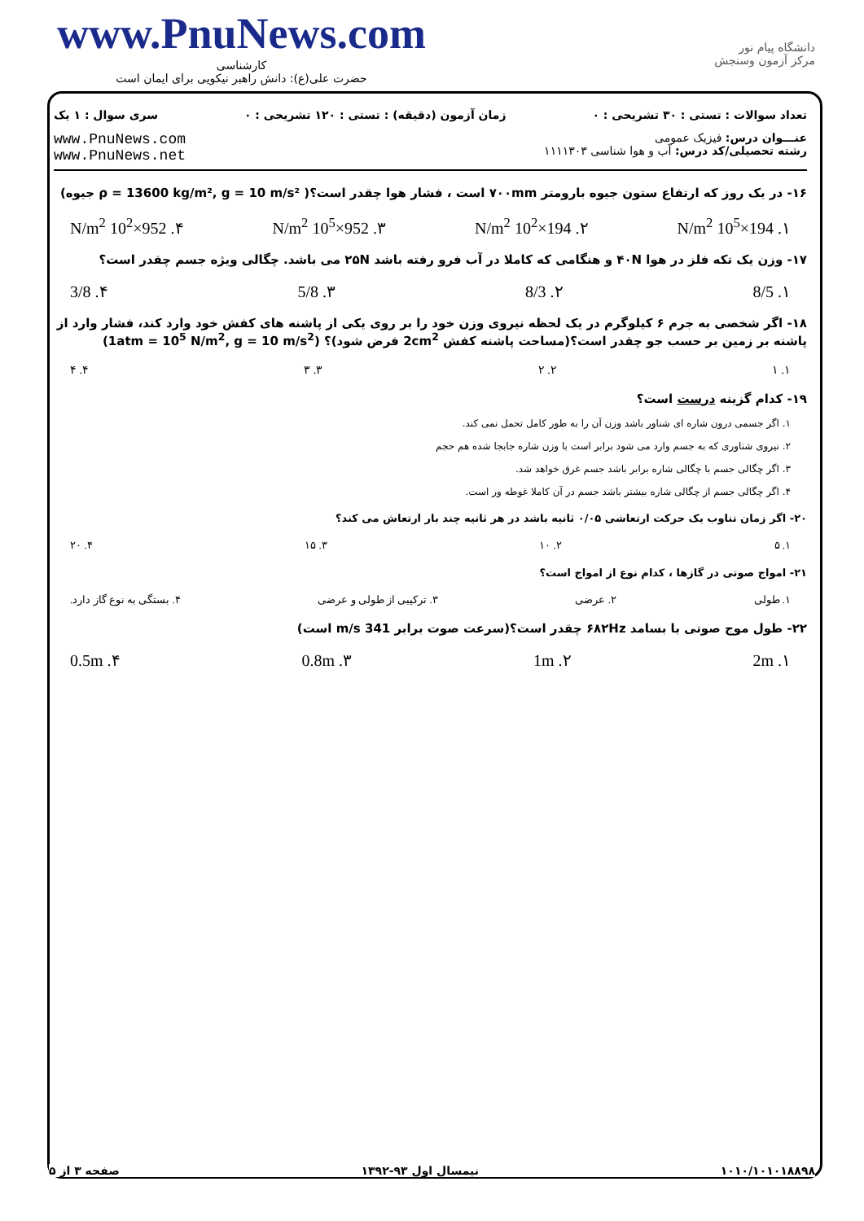www.PnuNews.com
کارشناسی
حضرت علی(ع): دانش راهبر نیکویی برای ایمان است
دانشگاه پیام نور
مرکز آزمون وسنجش
تعداد سوالات : تستی : ۳۰ تشریحی : ۰ زمان آزمون (دقیقه) : تستی : ۱۲۰ تشریحی : ۰ سری سوال : ۱ یک
عنـــوان درس: فیزیک عمومی
رشته تحصیلی/کد درس: آب و هوا شناسی ۱۱۱۱۳۰۳
www.PnuNews.com
www.PnuNews.net
۱۶- در یک روز که ارتفاع ستون جیوه بارومتر ۷۰۰mm است ، فشار هوا چقدر است؟( ρ = 13600 kg/m², g = 10 m/s² جیوه)
۱. 194×10<sup>5</sup> N/m<sup>2</sup> ۲. 194×10<sup>2</sup> N/m<sup>2</sup> ۳. 952×10<sup>5</sup> N/m<sup>2</sup> ۴. 952×10<sup>2</sup> N/m<sup>2</sup>
۱۷- وزن یک تکه فلز در هوا ۴۰N و هنگامی که کاملا در آب فرو رفته باشد ۲۵N می باشد. چگالی ویژه جسم چقدر است؟
۱. 8/5 ۲. 8/3 ۳. 5/8 ۴. 3/8
۱۸- اگر شخصی به جرم ۶ کیلوگرم در یک لحظه نیروی وزن خود را بر روی یکی از پاشنه های کفش خود وارد کند، فشار وارد از پاشنه بر زمین بر حسب جو چقدر است؟(مساحت پاشنه کفش 2cm<sup>2</sup> فرض شود)؟ (1atm = 10<sup>5</sup> N/m<sup>2</sup>, g = 10 m/s<sup>2</sup>)
۱. ۱ ۲. ۲ ۳. ۳ ۴. ۴
۱۹- کدام گزینه درست است؟
۱. اگر جسمی درون شاره ای شناور باشد وزن آن را به طور کامل تحمل نمی کند.
۲. نیروی شناوری که به جسم وارد می شود برابر است با وزن شاره جابجا شده هم حجم
۳. اگر چگالی جسم با چگالی شاره برابر باشد جسم غرق خواهد شد.
۴. اگر چگالی جسم از چگالی شاره بیشتر باشد جسم در آن کاملا غوطه ور است.
۲۰- اگر زمان تناوب یک حرکت ارتعاشی ۰/۰۵ ثانیه باشد در هر ثانیه چند بار ارتعاش می کند؟
۱. ۵ ۲. ۱۰ ۳. ۱۵ ۴. ۲۰
۲۱- امواج صوتی در گازها ، کدام نوع از امواج است؟
۱. طولی ۲. عرضی ۳. ترکیبی از طولی و عرضی ۴. بستگی به نوع گاز دارد.
۲۲- طول موج صوتی با بسامد ۶۸۲Hz چقدر است؟(سرعت صوت برابر 341 m/s است)
۱. 2m ۲. 1m ۳. 0.8m ۴. 0.5m
۱۰۱۰/۱۰۱۰۱۸۸۹۸ نیمسال اول ۹۳-۱۳۹۲ صفحه ۳ از ۵